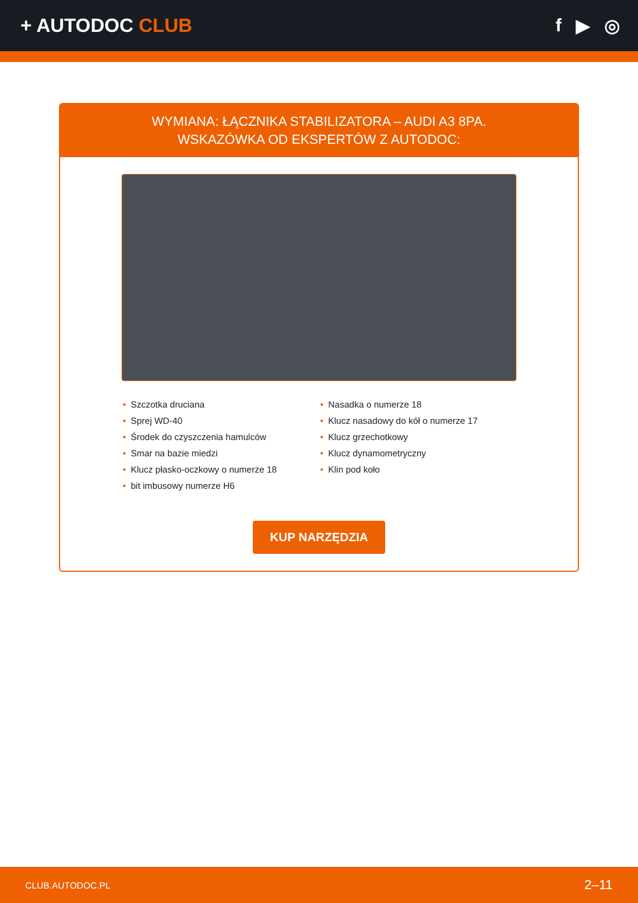+ AUTODOC CLUB f ▶ ◎
WYMIANA: ŁĄCZNIKA STABILIZATORA – AUDI A3 8PA.
WSKAZÓWKA OD EKSPERTÓW Z AUTODOC:
• Szczotka druciana
• Sprej WD-40
• Środek do czyszczenia hamulców
• Smar na bazie miedzi
• Klucz płasko-oczkowy o numerze 18
• bit imbusowy numerze H6
• Nasadka o numerze 18
• Klucz nasadowy do kół o numerze 17
• Klucz grzechotkowy
• Klucz dynamometryczny
• Klin pod koło
KUP NARZĘDZIA
CLUB.AUTODOC.PL 2–11